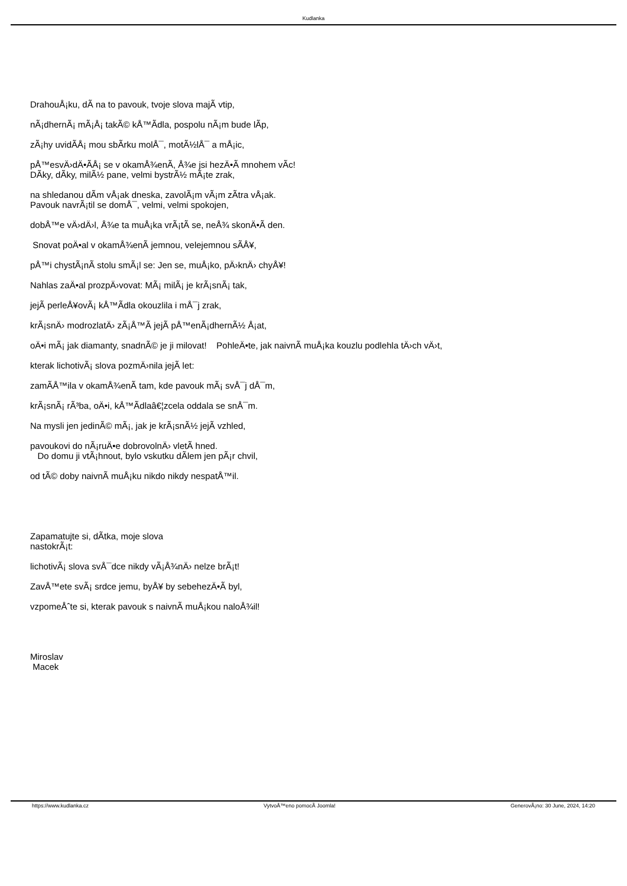Kudlanka
DrahouÅ¡ku, dÃ­ na to pavouk, tvoje slova majÃ­ vtip,
nÃ¡dhernÃ¡ mÃ¡Å¡ takÃ© kÅ™Ã­dla, pospolu nÃ¡m bude lÃ­p,
zÃ¡hy uvidÃ­Å¡ mou sbÃ­rku molÅ¯, motÃ½lÅ¯ a mÅ¡ic,
pÅ™esvÄ›dÄ•Ã­Å¡ se v okamÅ¾enÃ­, Å¾e jsi hezÄ•Ã­ mnohem vÃ­c!
DÃ­ky, dÃ­ky, milÃ½ pane, velmi bystrÃ½ mÃ¡te zrak,
na shledanou dÃ­m vÅ¡ak dneska, zavolÃ¡m vÃ¡m zÃ­tra vÅ¡ak.
Pavouk navrÃ¡til se domÅ¯, velmi, velmi spokojen,
dobÅ™e vÄ›dÄ›l, Å¾e ta muÅ¡ka vrÃ¡tÃ­ se, neÅ¾ skonÄ•Ã­ den.
Snovat poÄ•al v okamÅ¾enÃ­ jemnou, velejemnou sÃ­Å¥,
pÅ™i chystÃ¡nÃ­ stolu smÃ¡l se: Jen se, muÅ¡ko, pÄ›knÄ› chyÅ¥!
Nahlas zaÄ•al prozpÄ›vovat: MÃ¡ milÃ¡ je krÃ¡snÃ¡ tak,
jejÃ­ perleÅ¥ovÃ¡ kÅ™Ã­dla okouzlila i mÅ¯j zrak,
krÃ¡snÄ› modrozlatÄ› zÃ¡Å™Ã­ jejÃ­ pÅ™enÃ¡dhernÃ½ Å¡at,
oÄ•i mÃ¡ jak diamanty, snadnÃ© je ji milovat! PohleÄ•te, jak naivnÃ­ muÅ¡ka kouzlu podlehla tÄ›ch vÄ›t,
kterak lichotivÃ¡ slova pozmÄ›nila jejÃ­ let:
zamÃ­Å™ila v okamÅ¾enÃ­ tam, kde pavouk mÃ¡ svÅ¯j dÅ¯m,
krÃ¡snÃ¡ rÃ³ba, oÄ•i, kÅ™Ã­dlaâ€¦zcela oddala se snÅ¯m.
Na mysli jen jedinÃ© mÃ¡, jak je krÃ¡snÃ½ jejÃ­ vzhled,
pavoukovi do nÃ¡ruÄ•e dobrovolnÄ› vletÃ­ hned.
Do domu ji vtÃ¡hnout, bylo vskutku dÃ­lem jen pÃ¡r chvil,
od tÃ© doby naivnÃ­ muÅ¡ku nikdo nikdy nespatÅ™il.
Zapamatujte si, dÃ­tka, moje slova
nastokrÃ¡t:
lichotivÃ¡ slova svÅ¯dce nikdy vÃ¡Å¾nÄ› nelze brÃ¡t!
ZavÅ™ete svÃ¡ srdce jemu, byÅ¥ by sebehezÄ•Ã­ byl,
vzpomeÅˆte si, kterak pavouk s naivnÃ­ muÅ¡kou naloÅ¾il!
Miroslav
Macek
https://www.kudlanka.cz VytvoÅ™eno pomocÃ­ Joomla! GenerovÃ¡no: 30 June, 2024, 14:20